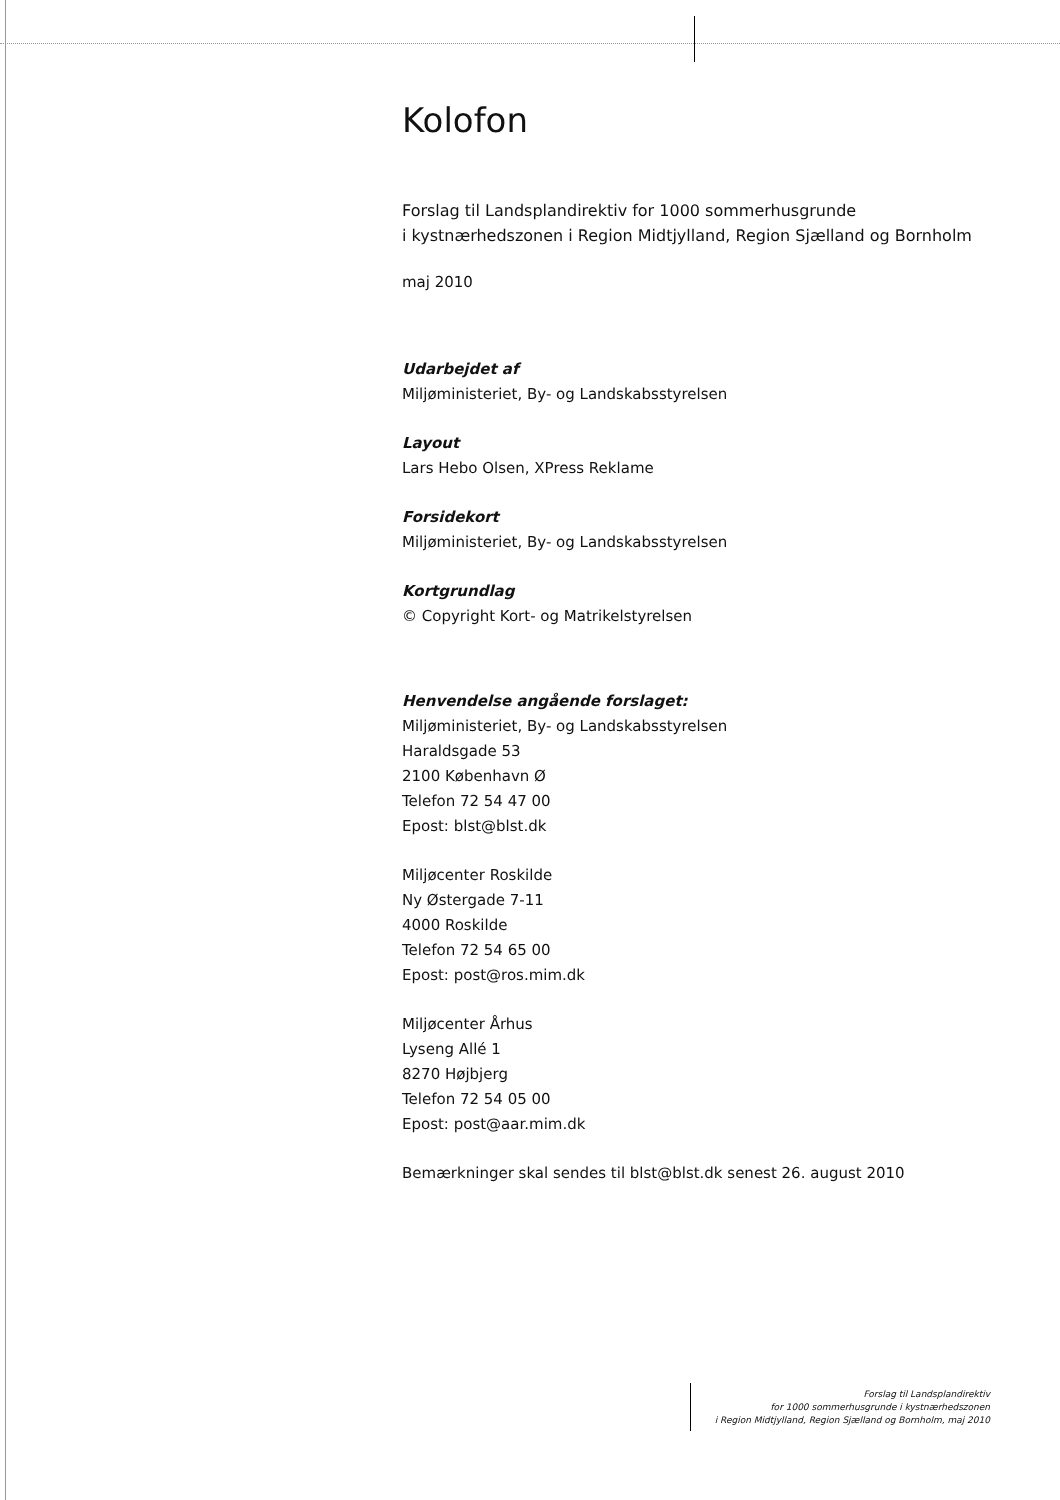Kolofon
Forslag til Landsplandirektiv for 1000 sommerhusgrunde
i kystnærhedszonen i Region Midtjylland, Region Sjælland og Bornholm
maj 2010
Udarbejdet af
Miljøministeriet, By- og Landskabsstyrelsen
Layout
Lars Hebo Olsen, XPress Reklame
Forsidekort
Miljøministeriet, By- og Landskabsstyrelsen
Kortgrundlag
© Copyright Kort- og Matrikelstyrelsen
Henvendelse angående forslaget:
Miljøministeriet, By- og Landskabsstyrelsen
Haraldsgade 53
2100 København Ø
Telefon 72 54 47 00
Epost: blst@blst.dk
Miljøcenter Roskilde
Ny Østergade 7-11
4000 Roskilde
Telefon 72 54 65 00
Epost: post@ros.mim.dk
Miljøcenter Århus
Lyseng Allé 1
8270 Højbjerg
Telefon 72 54 05 00
Epost: post@aar.mim.dk
Bemærkninger skal sendes til blst@blst.dk senest 26. august 2010
Forslag til Landsplandirektiv
for 1000 sommerhusgrunde i kystnærhedszonen
i Region Midtjylland, Region Sjælland og Bornholm, maj 2010